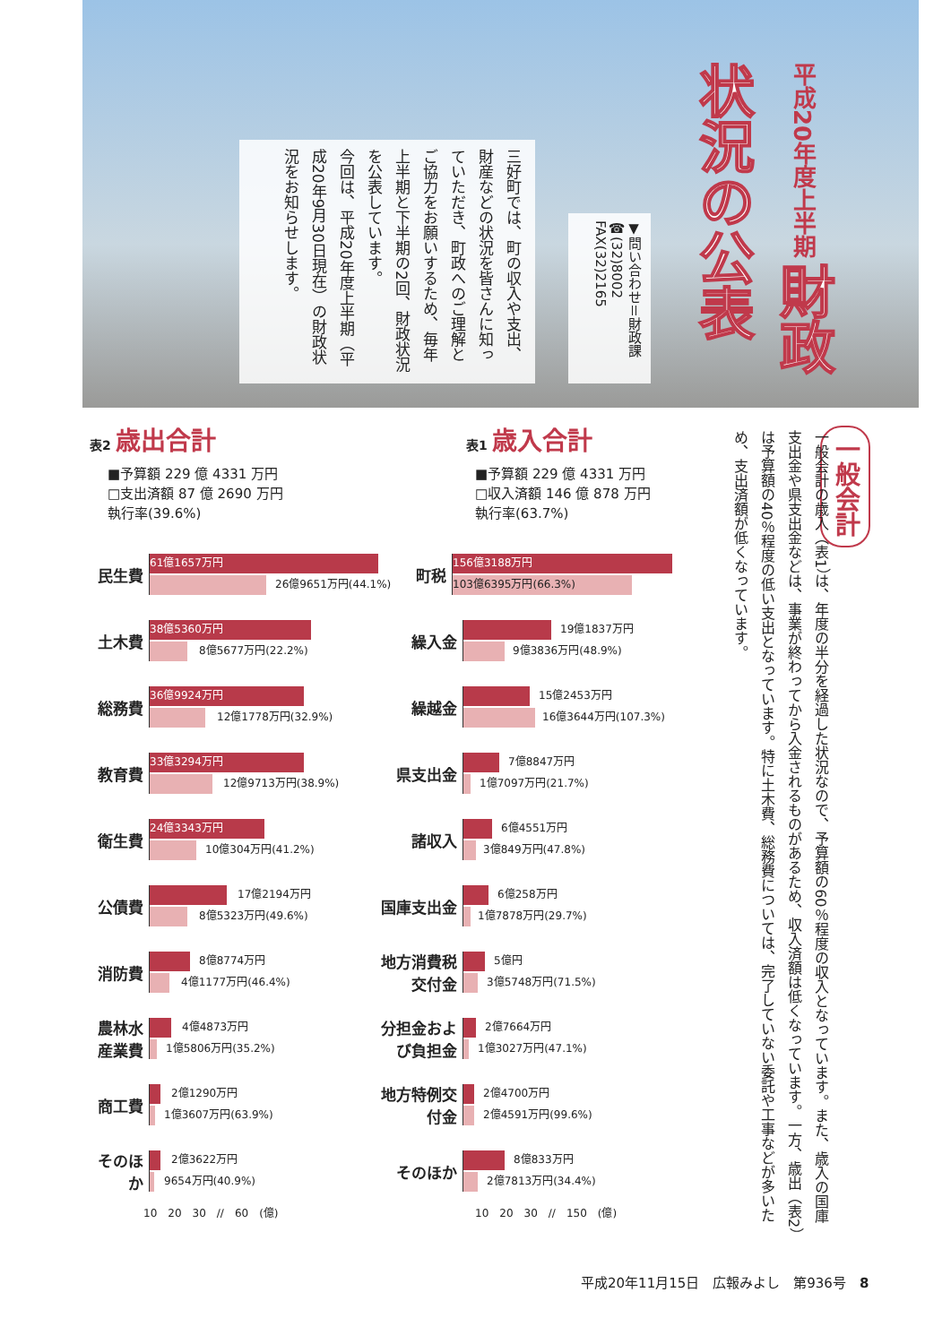三好町では、町の収入や支出、財産などの状況を皆さんに知っていただき、町政へのご理解とご協力をお願いするため、毎年上半期と下半期の2回、財政状況を公表しています。
今回は、平成20年度上半期（平成20年9月30日現在）の財政状況をお知らせします。
▼問い合わせ＝財政課
☎(32)8002
FAX(32)2165
平成20年度上半期 財政状況の公表
表2 歳出合計
■予算額 229 億 4331 万円
□支出済額 87 億 2690 万円
執行率(39.6%)
民生費
61億1657万円
26億9651万円(44.1%)
土木費
38億5360万円
8億5677万円(22.2%)
総務費
36億9924万円
12億1778万円(32.9%)
教育費
33億3294万円
12億9713万円(38.9%)
衛生費
24億3343万円
10億304万円(41.2%)
公債費
17億2194万円
8億5323万円(49.6%)
消防費
8億8774万円
4億1177万円(46.4%)
農林水産業費
4億4873万円
1億5806万円(35.2%)
商工費
2億1290万円
1億3607万円(63.9%)
そのほか
2億3622万円
9654万円(40.9%)
10　20　30　//　60　(億)
表1 歳入合計
■予算額 229 億 4331 万円
□収入済額 146 億 878 万円
執行率(63.7%)
町税
156億3188万円
103億6395万円(66.3%)
繰入金
19億1837万円
9億3836万円(48.9%)
繰越金
15億2453万円
16億3644万円(107.3%)
県支出金
7億8847万円
1億7097万円(21.7%)
諸収入
6億4551万円
3億849万円(47.8%)
国庫支出金
6億258万円
1億7878万円(29.7%)
地方消費税交付金
5億円
3億5748万円(71.5%)
分担金および負担金
2億7664万円
1億3027万円(47.1%)
地方特例交付金
2億4700万円
2億4591万円(99.6%)
そのほか
8億833万円
2億7813万円(34.4%)
10　20　30　//　150　(億)
一般会計
一般会計の歳入（表1）は、年度の半分を経過した状況なので、予算額の60％程度の収入となっています。また、歳入の国庫支出金や県支出金などは、事業が終わってから入金されるものがあるため、収入済額は低くなっています。一方、歳出（表2）は予算額の40％程度の低い支出となっています。特に土木費、総務費については、完了していない委託や工事などが多いため、支出済額が低くなっています。
平成20年11月15日　広報みよし　第936号　8